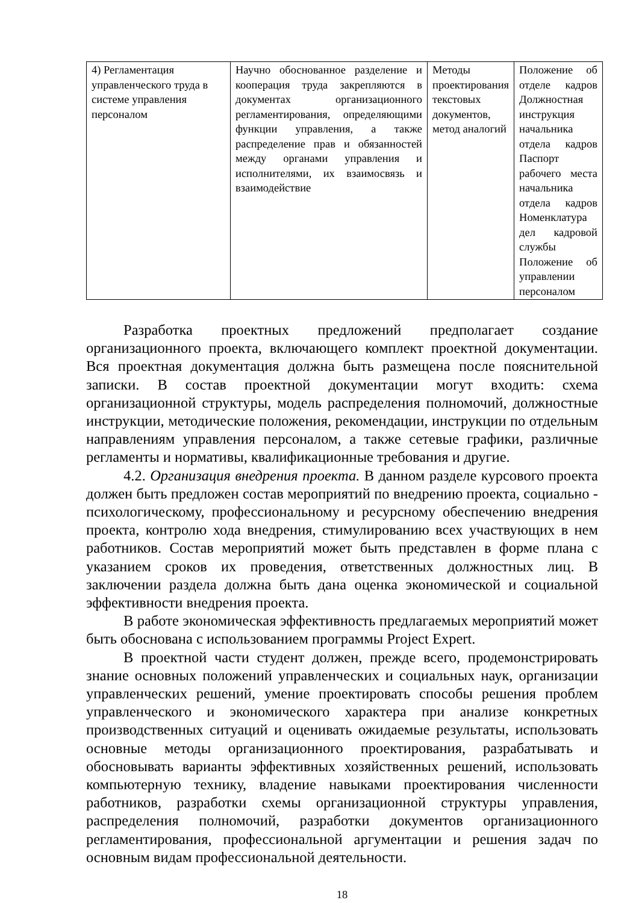| 4) Регламентация управленческого труда в системе управления персоналом | Научно обоснованное разделение и кооперация труда закрепляются в документах организационного регламентирования, определяющими функции управления, а также распределение прав и обязанностей между органами управления и исполнителями, их взаимосвязь и взаимодействие | Методы проектирования текстовых документов, метод аналогий | Положение об отделе кадров Должностная инструкция начальника отдела кадров Паспорт рабочего места начальника отдела кадров Номенклатура дел кадровой службы Положение об управлении персоналом |
Разработка проектных предложений предполагает создание организационного проекта, включающего комплект проектной документации. Вся проектная документация должна быть размещена после пояснительной записки. В состав проектной документации могут входить: схема организационной структуры, модель распределения полномочий, должностные инструкции, методические положения, рекомендации, инструкции по отдельным направлениям управления персоналом, а также сетевые графики, различные регламенты и нормативы, квалификационные требования и другие.
4.2. Организация внедрения проекта. В данном разделе курсового проекта должен быть предложен состав мероприятий по внедрению проекта, социально - психологическому, профессиональному и ресурсному обеспечению внедрения проекта, контролю хода внедрения, стимулированию всех участвующих в нем работников. Состав мероприятий может быть представлен в форме плана с указанием сроков их проведения, ответственных должностных лиц. В заключении раздела должна быть дана оценка экономической и социальной эффективности внедрения проекта.
В работе экономическая эффективность предлагаемых мероприятий может быть обоснована с использованием программы Project Expert.
В проектной части студент должен, прежде всего, продемонстрировать знание основных положений управленческих и социальных наук, организации управленческих решений, умение проектировать способы решения проблем управленческого и экономического характера при анализе конкретных производственных ситуаций и оценивать ожидаемые результаты, использовать основные методы организационного проектирования, разрабатывать и обосновывать варианты эффективных хозяйственных решений, использовать компьютерную технику, владение навыками проектирования численности работников, разработки схемы организационной структуры управления, распределения полномочий, разработки документов организационного регламентирования, профессиональной аргументации и решения задач по основным видам профессиональной деятельности.
18